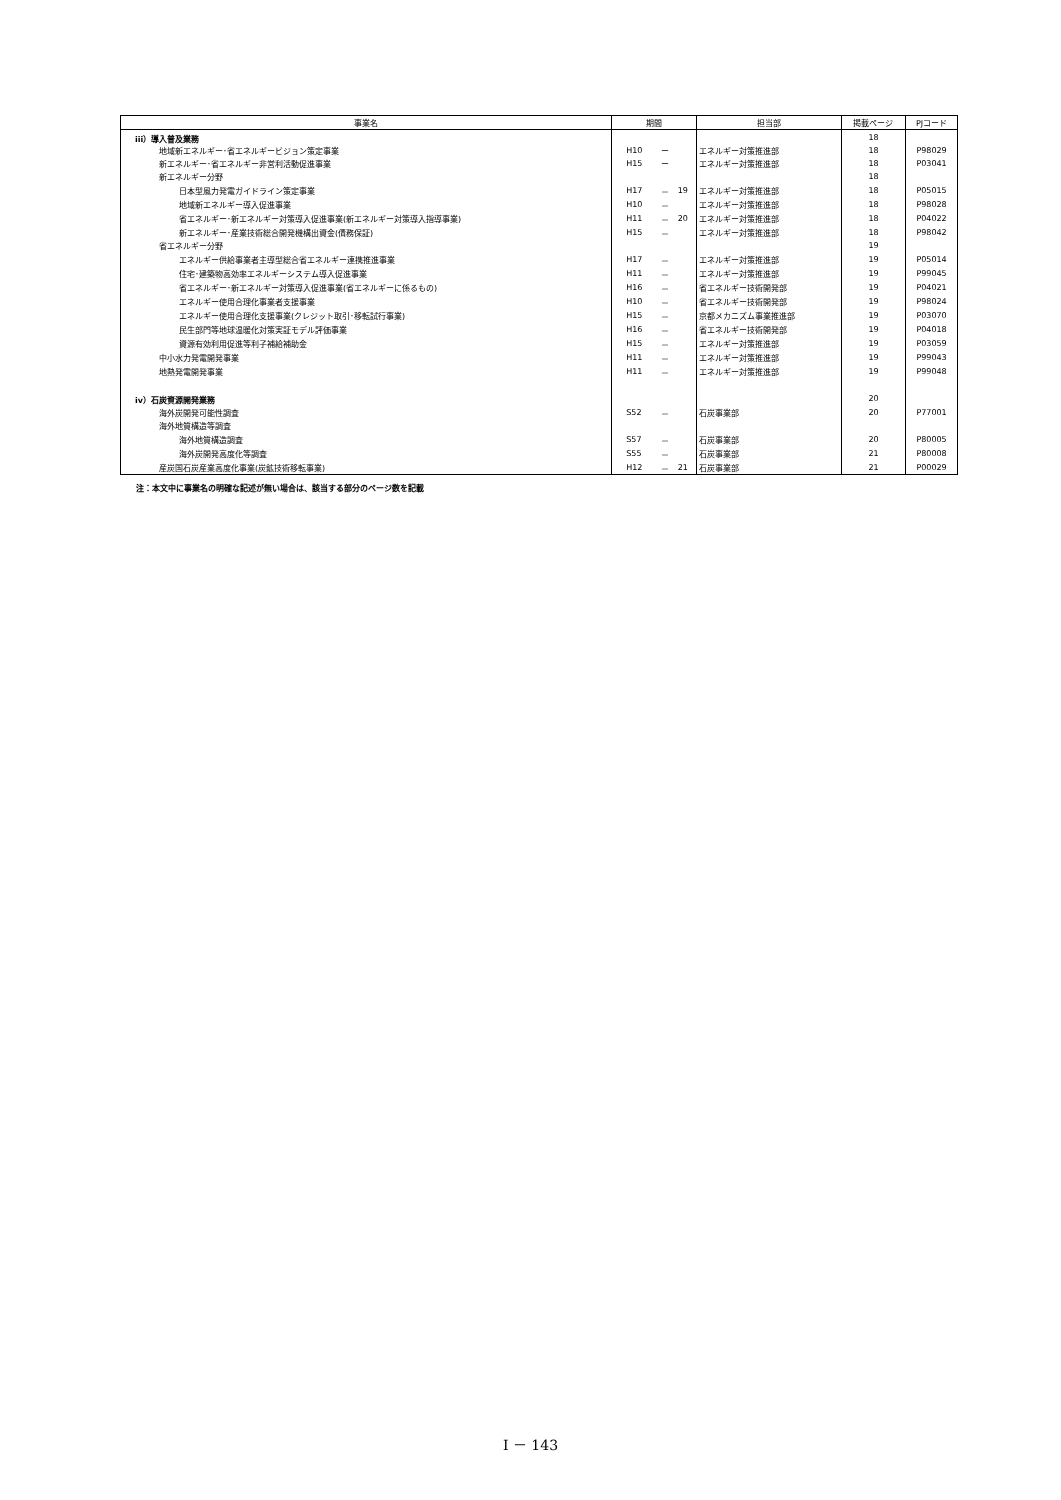| 事業名 | 期間 | | | 担当部 | 掲載ページ | PJコード |
| --- | --- | --- | --- | --- | --- | --- |
| iii）導入普及業務 | | | | | 18 | |
| 地域新エネルギー･省エネルギービジョン策定事業 | H10 | ー | | エネルギー対策推進部 | 18 | P98029 |
| 新エネルギー･省エネルギー非営利活動促進事業 | H15 | ー | | エネルギー対策推進部 | 18 | P03041 |
| 新エネルギー分野 | | | | | 18 | |
| 日本型風力発電ガイドライン策定事業 | H17 | － | 19 | エネルギー対策推進部 | 18 | P05015 |
| 地域新エネルギー導入促進事業 | H10 | － | | エネルギー対策推進部 | 18 | P98028 |
| 省エネルギー･新エネルギー対策導入促進事業(新エネルギー対策導入指導事業) | H11 | － | 20 | エネルギー対策推進部 | 18 | P04022 |
| 新エネルギー･産業技術総合開発機構出資金(債務保証) | H15 | － | | エネルギー対策推進部 | 18 | P98042 |
| 省エネルギー分野 | | | | | 19 | |
| エネルギー供給事業者主導型総合省エネルギー連携推進事業 | H17 | － | | エネルギー対策推進部 | 19 | P05014 |
| 住宅･建築物高効率エネルギーシステム導入促進事業 | H11 | － | | エネルギー対策推進部 | 19 | P99045 |
| 省エネルギー･新エネルギー対策導入促進事業(省エネルギーに係るもの) | H16 | － | | 省エネルギー技術開発部 | 19 | P04021 |
| エネルギー使用合理化事業者支援事業 | H10 | － | | 省エネルギー技術開発部 | 19 | P98024 |
| エネルギー使用合理化支援事業(クレジット取引･移転試行事業) | H15 | － | | 京都メカニズム事業推進部 | 19 | P03070 |
| 民生部門等地球温暖化対策実証モデル評価事業 | H16 | － | | 省エネルギー技術開発部 | 19 | P04018 |
| 資源有効利用促進等利子補給補助金 | H15 | － | | エネルギー対策推進部 | 19 | P03059 |
| 中小水力発電開発事業 | H11 | － | | エネルギー対策推進部 | 19 | P99043 |
| 地熱発電開発事業 | H11 | － | | エネルギー対策推進部 | 19 | P99048 |
| iv）石炭資源開発業務 | | | | | 20 | |
| 海外炭開発可能性調査 | S52 | － | | 石炭事業部 | 20 | P77001 |
| 海外地質構造等調査 | | | | | | |
| 海外地質構造調査 | S57 | － | | 石炭事業部 | 20 | P80005 |
| 海外炭開発高度化等調査 | S55 | － | | 石炭事業部 | 21 | P80008 |
| 産炭国石炭産業高度化事業(炭鉱技術移転事業) | H12 | － | 21 | 石炭事業部 | 21 | P00029 |
注：本文中に事業名の明確な記述が無い場合は、該当する部分のページ数を記載
I － 143